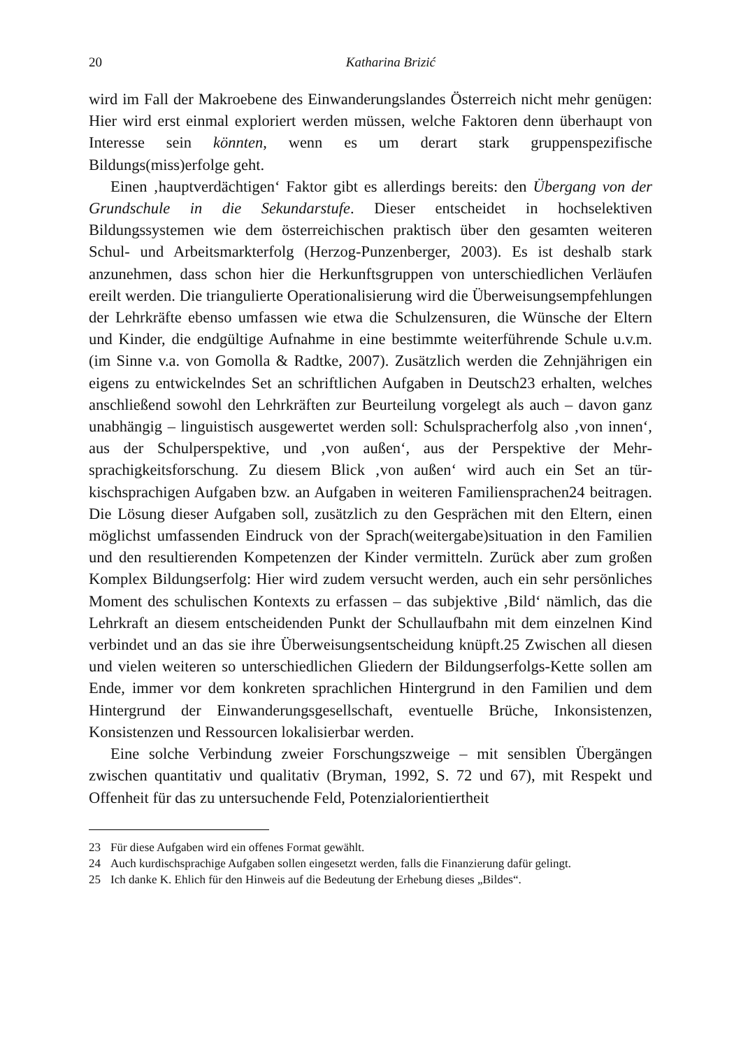20 Katharina Brizić
wird im Fall der Makroebene des Einwanderungslandes Österreich nicht mehr genügen: Hier wird erst einmal exploriert werden müssen, welche Faktoren denn überhaupt von Interesse sein könnten, wenn es um derart stark gruppen­spezifische Bildungs(miss)erfolge geht.
Einen ‚hauptverdächtigen‘ Faktor gibt es allerdings bereits: den Übergang von der Grundschule in die Sekundarstufe. Dieser entscheidet in hochselektiven Bildungssystemen wie dem österreichischen praktisch über den gesamten weite­ren Schul- und Arbeitsmarkterfolg (Herzog-Punzenberger, 2003). Es ist deshalb stark anzunehmen, dass schon hier die Herkunftsgruppen von unterschiedlichen Verläufen ereilt werden. Die triangulierte Operationalisierung wird die Über­weisungsempfehlungen der Lehrkräfte ebenso umfassen wie etwa die Schulzen­suren, die Wünsche der Eltern und Kinder, die endgültige Aufnahme in eine be­stimmte weiterführende Schule u.v.m. (im Sinne v.a. von Gomolla & Radtke, 2007). Zusätzlich werden die Zehnjährigen ein eigens zu entwickelndes Set an schriftlichen Aufgaben in Deutsch23 erhalten, welches anschließend sowohl den Lehrkräften zur Beurteilung vorgelegt als auch – davon ganz unabhängig – lin­guistisch ausgewertet werden soll: Schulspracherfolg also ‚von innen‘, aus der Schulperspektive, und ‚von außen‘, aus der Perspektive der Mehr­sprachigkeitsforschung. Zu diesem Blick ‚von außen‘ wird auch ein Set an tür­kischsprachigen Aufgaben bzw. an Aufgaben in weiteren Familiensprachen24 beitragen. Die Lösung dieser Aufgaben soll, zusätzlich zu den Gesprächen mit den Eltern, einen möglichst umfassenden Eindruck von der Sprach(weitergabe)situation in den Familien und den resultierenden Kompeten­zen der Kinder vermitteln. Zurück aber zum großen Komplex Bildungserfolg: Hier wird zudem versucht werden, auch ein sehr persönliches Moment des schu­lischen Kontexts zu erfassen – das subjektive ‚Bild‘ nämlich, das die Lehrkraft an diesem entscheidenden Punkt der Schullaufbahn mit dem einzelnen Kind verbindet und an das sie ihre Überweisungsentscheidung knüpft.25 Zwischen all diesen und vielen weiteren so unterschiedlichen Gliedern der Bildungserfolgs-Kette sollen am Ende, immer vor dem konkreten sprachlichen Hintergrund in den Familien und dem Hintergrund der Einwanderungsgesellschaft, eventuelle Brüche, Inkonsistenzen, Konsistenzen und Ressourcen lokalisierbar werden.
Eine solche Verbindung zweier Forschungszweige – mit sensiblen Über­gängen zwischen quantitativ und qualitativ (Bryman, 1992, S. 72 und 67), mit Respekt und Offenheit für das zu untersuchende Feld, Potenzialorientiertheit
23 Für diese Aufgaben wird ein offenes Format gewählt.
24 Auch kurdischsprachige Aufgaben sollen eingesetzt werden, falls die Finanzierung dafür gelingt.
25 Ich danke K. Ehlich für den Hinweis auf die Bedeutung der Erhebung dieses „Bildes“.